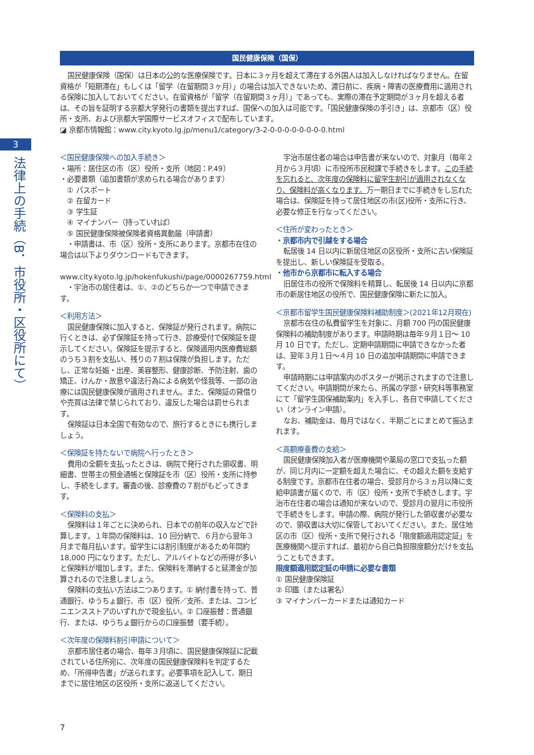3
法律上の手続（B．市役所・区役所にて）
国民健康保険（国保）
国民健康保険（国保）は日本の公的な医療保険です。日本に３ヶ月を超えて滞在する外国人は加入しなければなりません。在留資格が「短期滞在」もしくは「留学（在留期間３ヶ月）」の場合は加入できないため、渡日前に、疾病・障害の医療費用に適用される保険に加入しておいてください。在留資格が「留学（在留期間３ヶ月）」であっても、実際の滞在予定期間が３ヶ月を超える者は、その旨を証明する京都大学発行の書類を提出すれば、国保への加入は可能です。「国民健康保険の手引き」は、京都市（区）役所・支所、および京都大学国際サービスオフィスで配布しています。
◪ 京都市情報館：www.city.kyoto.lg.jp/menu1/category/3-2-0-0-0-0-0-0-0-0.html
＜国民健康保険への加入手続き＞
・場所：居住区の市（区）役所・支所（地図：P.49）
・必要書類（追加書類が求められる場合があります）
　① パスポート
　② 在留カード
　③ 学生証
　④ マイナンバー（持っていれば）
　⑤ 国民健康保険被保険者資格異動届（申請書）
　・申請書は、市（区）役所・支所にあります。京都市在住の場合は以下よりダウンロードもできます。
　www.city.kyoto.lg.jp/hokenfukushi/page/0000267759.html
　・宇治市の居住者は、①、②のどちらか一つで申請できます。
＜利用方法＞
国民健康保険に加入すると、保険証が発行されます。病院に行くときは、必ず保険証を持って行き、診療受付で保険証を提示してください。保険証を提示すると、保険適用内医療費総額のうち３割を支払い、残りの７割は保険が負担します。ただし、正常な妊娠・出産、美容整形、健康診断、予防注射、歯の矯正、けんか・故意や違法行為による病気や怪我等、一部の治療には国民健康保険が適用されません。また、保険証の貸借りや売買は法律で禁じられており、違反した場合は罰せられます。
保険証は日本全国で有効なので、旅行するときにも携行しましょう。
＜保険証を持たないで病院へ行ったとき＞
費用の全額を支払ったときは、病院で発行された領収書、明細書、世帯主の預金通帳と保険証を市（区）役所・支所に持参し、手続をします。審査の後、診療費の７割がもどってきます。
＜保険料の支払＞
保険料は１年ごとに決められ、日本での前年の収入などで計算します。１年間の保険料は、10 回分納で、６月から翌年３月まで毎月払います。留学生には割引制度があるため年間約 18,000 円になります。ただし、アルバイトなどの所得が多いと保険料が増加します。また、保険料を滞納すると延滞金が加算されるので注意しましょう。
保険料の支払い方法は二つあります。① 納付書を持って、普通銀行、ゆうちょ銀行、市（区）役所／支所、または、コンビニエンスストアのいずれかで現金払い。② 口座振替：普通銀行、または、ゆうちょ銀行からの口座振替（要手続）。
＜次年度の保険料割引申請について＞
京都市居住者の場合、毎年３月頃に、国民健康保険証に記載されている住所宛に、次年度の国民健康保険料を判定するため、「所得申告書」が送られます。必要事項を記入して、期日までに居住地区の区役所・支所に返送してください。
宇治市居住者の場合は申告書が来ないので、対象月（毎年２月から３月頃）に市役所市民税課で手続きをします。この手続を忘れると、次年度の保険料に留学生割引が適用されなくなり、保険料が高くなります。万一期日までに手続きをし忘れた場合は、保険証を持って居住地区の市(区)役所・支所に行き、必要な修正を行なってください。
＜住所が変わったとき＞
・京都市内で引越をする場合
転居後 14 日以内に新居住地区の区役所・支所に古い保険証を提出し、新しい保険証を受取る。
・他市から京都市に転入する場合
旧居住市の役所で保険料を精算し、転居後 14 日以内に京都市の新居住地区の役所で、国民健康保険に新たに加入。
＜京都市留学生国民健康保険料補助制度＞(2021年12月現在)
京都市在住の私費留学生を対象に、月額 700 円の国民健康保険料の補助制度があります。申請時期は毎年９月１日～ 10 月 10 日です。ただし、定期申請期間に申請できなかった者は、翌年３月１日～４月 10 日の追加申請期間に申請できます。
申請時期には申請案内のポスターが掲示されますので注意してください。申請期間が来たら、所属の学部・研究科等事務室にて「留学生国保補助案内」を入手し、各自で申請してください（オンライン申請）。
なお、補助金は、毎月ではなく、半期ごとにまとめて振込まれます。
＜高額療養費の支給＞
国民健康保険加入者が医療機関や薬局の窓口で支払った額が、同じ月内に一定額を超えた場合に、その超えた額を支給する制度です。京都市在住者の場合、受診月から３ヵ月以降に支給申請書が届くので、市（区）役所・支所で手続きします。宇治市在住者の場合は通知が来ないので、受診月の翌月に市役所で手続きをします。申請の際、病院が発行した領収書が必要なので、領収書は大切に保管しておいてください。また、居住地区の市（区）役所・支所で発行される「限度額適用認定証」を医療機関へ提示すれば、最初から自己負担限度額分だけを支払うこともできます。
限度額適用認定証の申請に必要な書類
① 国民健康保険証
② 印鑑（または署名）
③ マイナンバーカードまたは通知カード
7